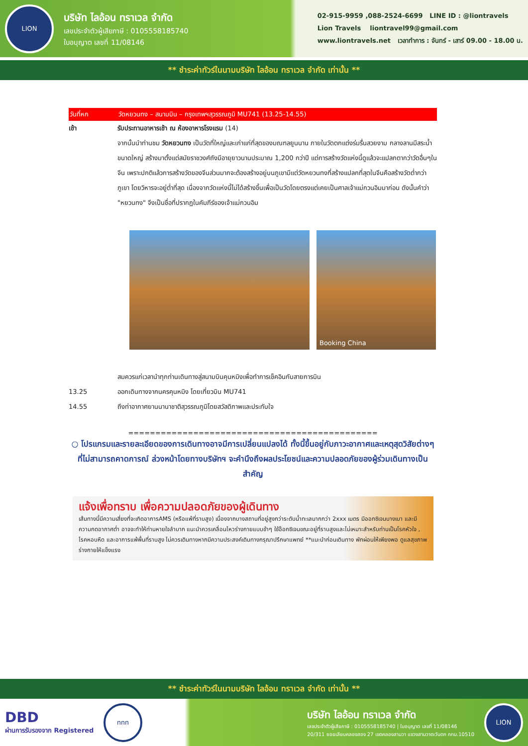LION
บริษัท ไลอ้อน ทราเวล จำกัด
เลขประจำตัวผู้เสียภาษี : 0105558185740
ใบอนุญาต เลขที่ 11/08146
02-915-9959 ,088-2524-6699 LINE ID : @liontravels
Lion Travels liontravel99@gmail.com
www.liontravels.net เวลาทำการ : จันทร์ - เสาร์ 09.00 - 18.00 น.
** ชำระค่าทัวร์ในนามบริษัท ไลอ้อน ทราเวล จำกัด เท่านั้น **
วันที่หก วัดหยวนทง – สนามบิน – กรุงเทพฯสุวรรณภูมิ MU741 (13.25-14.55)
เช้า รับประทานอาหารเช้า ณ ห้องอาหารโรงแรม (14)
จากนั้นนำท่านชม วัดหยวนทง เป็นวัดที่ใหญ่และเก่าแก่ที่สุดของมณฑลยูนนาน ภายในวัดตกแต่งร่มรื่นสวยงาม กลางลานมีสระน้ำขนาดใหญ่ สร้างมาตั้งแต่สมัยราชวงศ์ถังมีอายุยาวนานประมาณ 1,200 กว่าปี แต่การสร้างวัดแห่งนี้ดูแล้วจะแปลกตากว่าวัดอื่นๆในจีน เพราะปกติแล้วการสร้างวัดของจีนส่วนมากจะต้องสร้างอยู่บนภูเขามีแต่วัดหยวนทงที่สร้างแปลกที่สุดในจีนคือสร้างวัดต่ำกว่าภูเขา โดยวิหารจะอยู่ต่ำที่สุด เนื่องจากวัดแห่งนี้ไม่ได้สร้างขึ้นเพื่อเป็นวัดโดยตรงแต่เคยเป็นศาลเจ้าแม่กวนอิมมาก่อน ดังนั้นคำว่า "หยวนทง" จึงเป็นชื่อที่ปรากฏในคัมภีร์ของเจ้าแม่กวนอิม
Booking China
สมควรแก่เวลานำทุกท่านเดินทางสู่สนามบินคุนหมิงเพื่อทำการเช็คอินกับสายการบิน
13.25 ออกเดินทางจากนครคุนหมิง โดยเที่ยวบิน MU741
14.55 ถึงท่าอากาศยานนานาชาติสุวรรณภูมิโดยสวัสดิภาพและประทับใจ
==============================================
○ โปรแกรมและรายละเอียดของการเดินทางอาจมีการเปลี่ยนแปลงได้ ทั้งนี้ขึ้นอยู่กับภาวะอากาศและเหตุสุดวิสัยต่างๆ ที่ไม่สามารถคาดการณ์ ล่วงหน้าโดยทางบริษัทฯ จะคำนึงถึงผลประโยชน์และความปลอดภัยของผู้ร่วมเดินทางเป็นสำคัญ
แจ้งเพื่อทราบ เพื่อความปลอดภัยของผู้เดินทาง
เส้นทางนี้มีความเสี่ยงที่จะเกิดอาการAMS (หรือแพ้ที่ราบสูง) เนื่องจากบางสถานที่อยู่สูงกว่าระดับน้ำทะเลมากกว่า 2xxx เมตร มีออกซิเจนบางเบา และมีความกดอากาศต่ำ อาจจะทำให้ท่านหายใจลำบาก แนะนำควรเคลื่อนไหวร่างกายแบบช้าๆ ใช้อ๊อกซิเจนขณะอยู่ที่ราบสูงและไม่เหมาะสำหรับท่านเป็นโรคหัวใจ , โรคหอบหืด และอาการแพ้พื้นที่ราบสูง ไม่ควรเดินทางหากมีความประสงค์เดินทางกรุณาปรึกษาแพทย์ **แนะนำก่อนเดินทาง พักผ่อนให้เพียงพอ ดูแลสุขภาพร่างกายให้แข็งแรง
** ชำระค่าทัวร์ในนามบริษัท ไลอ้อน ทราเวล จำกัด เท่านั้น **
DBD
ผ่านการรับรองจาก Registered
ททท
บริษัท ไลอ้อน ทราเวล จำกัด
เลขประจำตัวผู้เสียภาษี : 0105558185740 | ใบอนุญาต เลขที่ 11/08146
20/311 ซอยเลียบคลองสอง 27 เขตคลองสามวา แขวงสามวาตะวันตก กทม.10510
LION